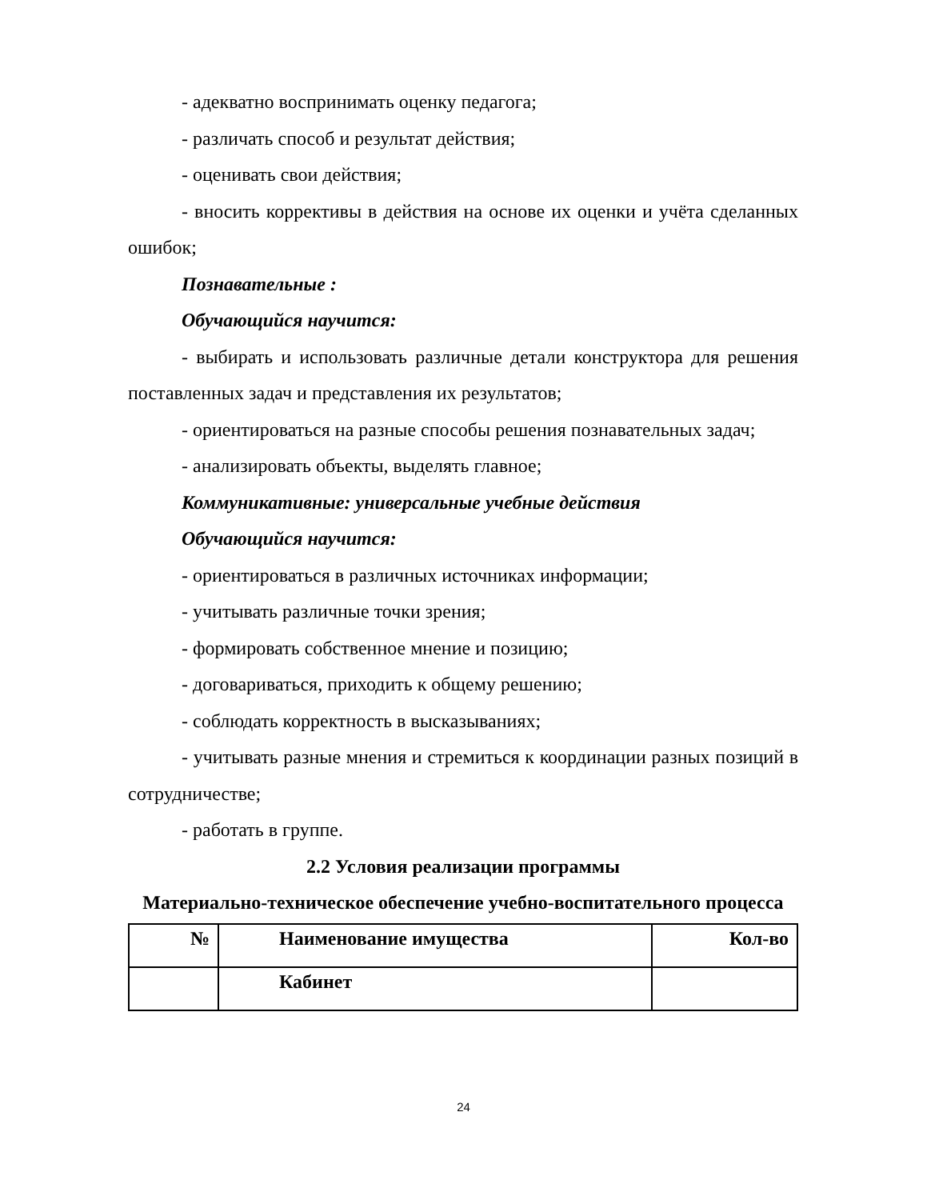- адекватно воспринимать оценку педагога;
- различать способ и результат действия;
- оценивать свои действия;
- вносить коррективы в действия на основе их оценки и учёта сделанных ошибок;
Познавательные :
Обучающийся научится:
- выбирать и использовать различные детали конструктора для решения поставленных задач и представления их результатов;
- ориентироваться на разные способы решения познавательных задач;
- анализировать объекты, выделять главное;
Коммуникативные: универсальные учебные действия
Обучающийся научится:
- ориентироваться в различных источниках информации;
- учитывать различные точки зрения;
- формировать собственное мнение и позицию;
- договариваться, приходить к общему решению;
- соблюдать корректность в высказываниях;
- учитывать разные мнения и стремиться к координации разных позиций в сотрудничестве;
- работать в группе.
2.2 Условия реализации программы
Материально-техническое обеспечение учебно-воспитательного процесса
| № | Наименование имущества | Кол-во |
| --- | --- | --- |
| | Кабинет | |
24